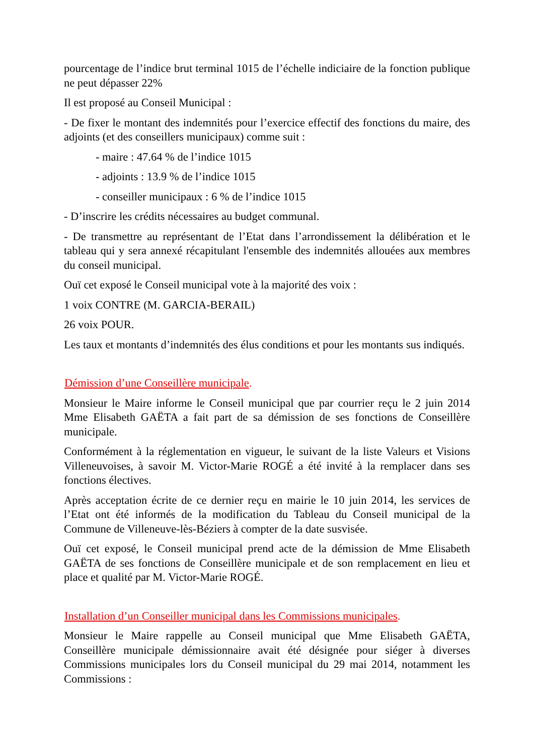pourcentage de l’indice brut terminal 1015 de l’échelle indiciaire de la fonction publique ne peut dépasser 22%
Il est proposé au Conseil Municipal :
- De fixer le montant des indemnités pour l’exercice effectif des fonctions du maire, des adjoints (et des conseillers municipaux) comme suit :
- maire : 47.64 % de l’indice 1015
- adjoints : 13.9 % de l’indice 1015
- conseiller municipaux : 6 % de l’indice 1015
- D’inscrire les crédits nécessaires au budget communal.
- De transmettre au représentant de l’Etat dans l’arrondissement la délibération et le tableau qui y sera annexé récapitulant l'ensemble des indemnités allouées aux membres du conseil municipal.
Ouï cet exposé le Conseil municipal vote à la majorité des voix :
1 voix CONTRE (M. GARCIA-BERAIL)
26 voix POUR.
Les taux et montants d’indemnités des élus conditions et pour les montants sus indiqués.
Démission d’une Conseillère municipale.
Monsieur le Maire informe le Conseil municipal que par courrier reçu le 2 juin 2014 Mme Elisabeth GAËTA a fait part de sa démission de ses fonctions de Conseillère municipale.
Conformément à la réglementation en vigueur, le suivant de la liste Valeurs et Visions Villeneuvoises, à savoir M. Victor-Marie ROGÉ a été invité à la remplacer dans ses fonctions électives.
Après acceptation écrite de ce dernier reçu en mairie le 10 juin 2014, les services de l’Etat ont été informés de la modification du Tableau du Conseil municipal de la Commune de Villeneuve-lès-Béziers à compter de la date susvisée.
Ouï cet exposé, le Conseil municipal prend acte de la démission de Mme Elisabeth GAËTA de ses fonctions de Conseillère municipale et de son remplacement en lieu et place et qualité par M. Victor-Marie ROGÉ.
Installation d’un Conseiller municipal dans les Commissions municipales.
Monsieur le Maire rappelle au Conseil municipal que Mme Elisabeth GAËTA, Conseillère municipale démissionnaire avait été désignée pour siéger à diverses Commissions municipales lors du Conseil municipal du 29 mai 2014, notamment les Commissions :